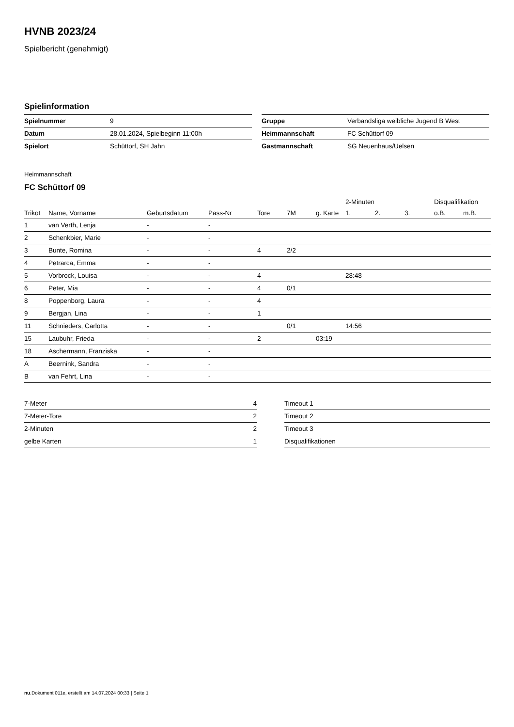HVNB 2023/24
Spielbericht (genehmigt)
Spielinformation
| Spielnummer | 9 |
| Datum | 28.01.2024, Spielbeginn 11:00h |
| Spielort | Schüttorf, SH Jahn |
| Gruppe | Verbandsliga weibliche Jugend B West |
| Heimmannschaft | FC Schüttorf 09 |
| Gastmannschaft | SG Neuenhaus/Uelsen |
Heimmannschaft
FC Schüttorf 09
| | | | | | | | 2-Minuten | | | Disqualifikation | |
| --- | --- | --- | --- | --- | --- | --- | --- | --- | --- | --- | --- |
| Trikot | Name, Vorname | Geburtsdatum | Pass-Nr | Tore | 7M | g. Karte | 1. | 2. | 3. | o.B. | m.B. |
| 1 | van Verth, Lenja | - | - | | | | | | | | |
| 2 | Schenkbier, Marie | - | - | | | | | | | | |
| 3 | Bunte, Romina | - | - | 4 | 2/2 | | | | | | |
| 4 | Petrarca, Emma | - | - | | | | | | | | |
| 5 | Vorbrock, Louisa | - | - | 4 | | | 28:48 | | | | |
| 6 | Peter, Mia | - | - | 4 | 0/1 | | | | | | |
| 8 | Poppenborg, Laura | - | - | 4 | | | | | | | |
| 9 | Bergjan, Lina | - | - | 1 | | | | | | | |
| 11 | Schnieders, Carlotta | - | - | | 0/1 | | 14:56 | | | | |
| 15 | Laubuhr, Frieda | - | - | 2 | | 03:19 | | | | | |
| 18 | Aschermann, Franziska | - | - | | | | | | | | |
| A | Beernink, Sandra | - | - | | | | | | | | |
| B | van Fehrt, Lina | - | - | | | | | | | | |
| 7-Meter | 4 |
| 7-Meter-Tore | 2 |
| 2-Minuten | 2 |
| gelbe Karten | 1 |
| Timeout 1 | |
| Timeout 2 | |
| Timeout 3 | |
| Disqualifikationen | |
nu.Dokument 011e, erstellt am 14.07.2024 00:33 | Seite 1